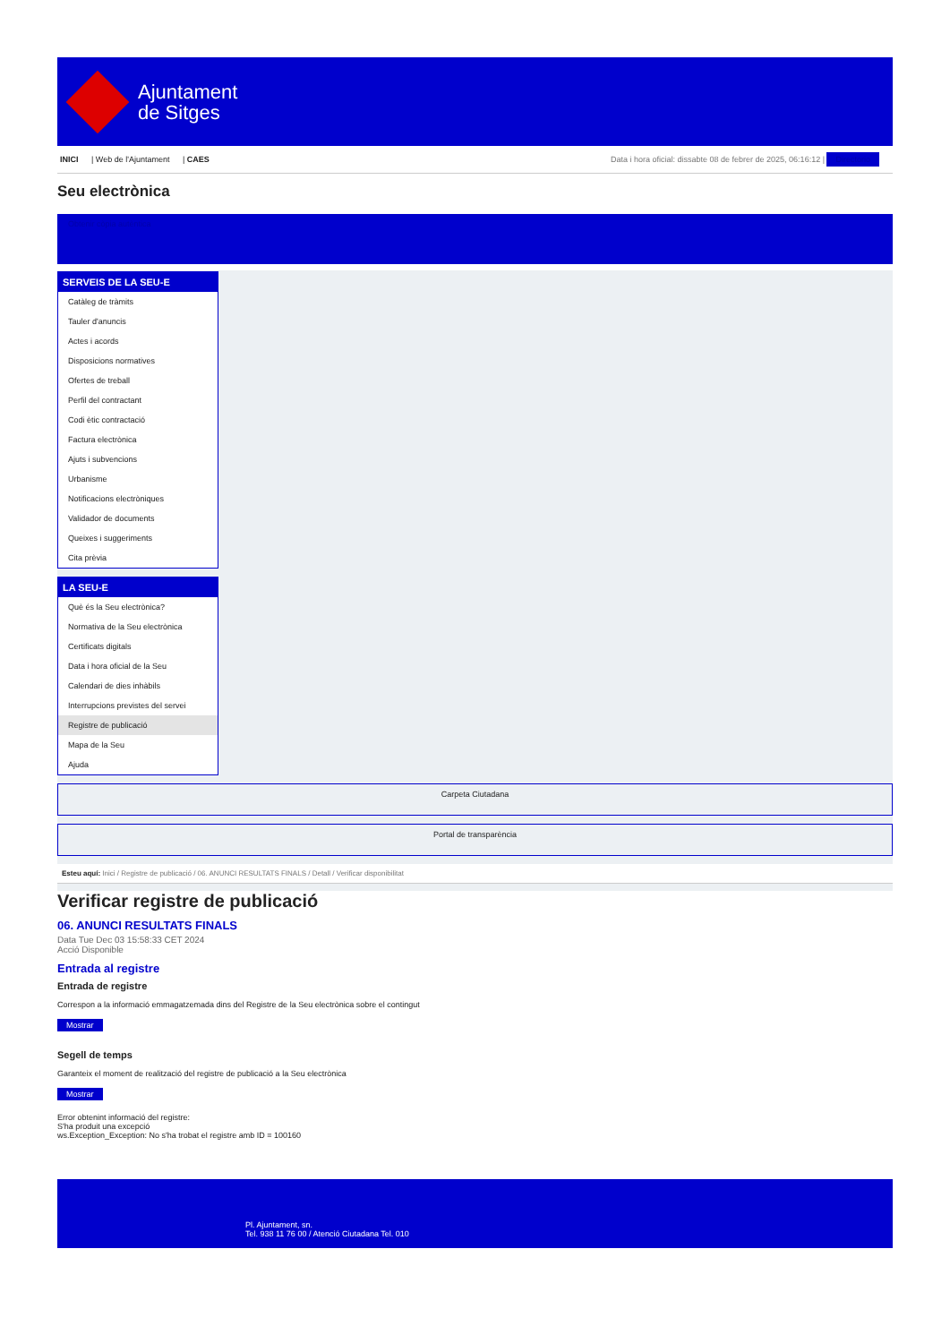Ajuntament
de Sitges
INICI | Web de l'Ajuntament | CAES
Data i hora oficial: dissabte 08 de febrer de 2025, 06:16:12 | Directorio
Seu electrònica
Obtenir còpia autèntica
SERVEIS DE LA SEU-E
Catàleg de tràmits
Tauler d'anuncis
Actes i acords
Disposicions normatives
Ofertes de treball
Perfil del contractant
Codi ètic contractació
Factura electrònica
Ajuts i subvencions
Urbanisme
Notificacions electròniques
Validador de documents
Queixes i suggeriments
Cita prèvia
LA SEU-E
Què és la Seu electrònica?
Normativa de la Seu electrònica
Certificats digitals
Data i hora oficial de la Seu
Calendari de dies inhàbils
Interrupcions previstes del servei
Registre de publicació
Mapa de la Seu
Ajuda
Carpeta Ciutadana
Portal de transparència
Esteu aquí: Inici / Registre de publicació / 06. ANUNCI RESULTATS FINALS / Detall / Verificar disponibilitat
Verificar registre de publicació
06. ANUNCI RESULTATS FINALS
Data Tue Dec 03 15:58:33 CET 2024
Acció Disponible
Entrada al registre
Entrada de registre
Correspon a la informació emmagatzemada dins del Registre de la Seu electrònica sobre el contingut
Mostrar
Segell de temps
Garanteix el moment de realització del registre de publicació a la Seu electrònica
Mostrar
Error obtenint informació del registre:
S'ha produit una excepció
ws.Exception_Exception: No s'ha trobat el registre amb ID = 100160
Pl. Ajuntament, sn.
Tel. 938 11 76 00 / Atenció Ciutadana Tel. 010